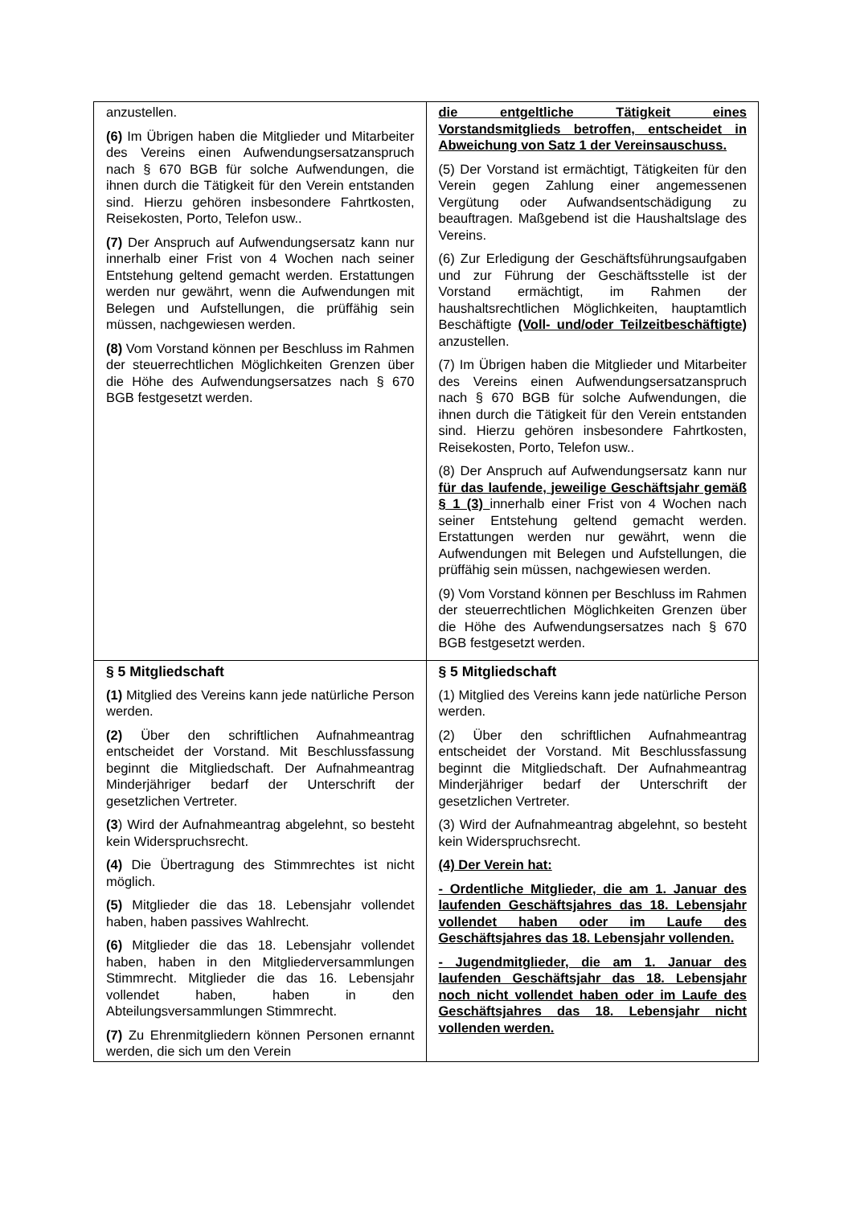| anzustellen. (6) Im Übrigen haben die Mitglieder und Mitarbeiter des Vereins einen Aufwendungsersatzanspruch nach § 670 BGB für solche Aufwendungen, die ihnen durch die Tätigkeit für den Verein entstanden sind. Hierzu gehören insbesondere Fahrtkosten, Reisekosten, Porto, Telefon usw.. (7) Der Anspruch auf Aufwendungsersatz kann nur innerhalb einer Frist von 4 Wochen nach seiner Entstehung geltend gemacht werden. Erstattungen werden nur gewährt, wenn die Aufwendungen mit Belegen und Aufstellungen, die prüffähig sein müssen, nachgewiesen werden. (8) Vom Vorstand können per Beschluss im Rahmen der steuerrechtlichen Möglichkeiten Grenzen über die Höhe des Aufwendungsersatzes nach § 670 BGB festgesetzt werden. | die entgeltliche Tätigkeit eines Vorstandsmitglieds betroffen, entscheidet in Abweichung von Satz 1 der Vereinsauschuss. (5) Der Vorstand ist ermächtigt, Tätigkeiten für den Verein gegen Zahlung einer angemessenen Vergütung oder Aufwandsentschädigung zu beauftragen. Maßgebend ist die Haushaltslage des Vereins. (6) Zur Erledigung der Geschäftsführungsaufgaben und zur Führung der Geschäftsstelle ist der Vorstand ermächtigt, im Rahmen der haushaltsrechtlichen Möglichkeiten, hauptamtlich Beschäftigte (Voll- und/oder Teilzeitbeschäftigte) anzustellen. (7) Im Übrigen haben die Mitglieder und Mitarbeiter des Vereins einen Aufwendungsersatzanspruch nach § 670 BGB für solche Aufwendungen, die ihnen durch die Tätigkeit für den Verein entstanden sind. Hierzu gehören insbesondere Fahrtkosten, Reisekosten, Porto, Telefon usw.. (8) Der Anspruch auf Aufwendungsersatz kann nur für das laufende, jeweilige Geschäftsjahr gemäß § 1 (3) innerhalb einer Frist von 4 Wochen nach seiner Entstehung geltend gemacht werden. Erstattungen werden nur gewährt, wenn die Aufwendungen mit Belegen und Aufstellungen, die prüffähig sein müssen, nachgewiesen werden. (9) Vom Vorstand können per Beschluss im Rahmen der steuerrechtlichen Möglichkeiten Grenzen über die Höhe des Aufwendungsersatzes nach § 670 BGB festgesetzt werden. |
| § 5 Mitgliedschaft (1) Mitglied des Vereins kann jede natürliche Person werden. (2) Über den schriftlichen Aufnahmeantrag entscheidet der Vorstand. Mit Beschlussfassung beginnt die Mitgliedschaft. Der Aufnahmeantrag Minderjähriger bedarf der Unterschrift der gesetzlichen Vertreter. (3 ) Wird der Aufnahmeantrag abgelehnt, so besteht kein Widerspruchsrecht. (4) Die Übertragung des Stimmrechtes ist nicht möglich. (5) Mitglieder die das 18. Lebensjahr vollendet haben, haben passives Wahlrecht. (6) Mitglieder die das 18. Lebensjahr vollendet haben, haben in den Mitgliederversammlungen Stimmrecht. Mitglieder die das 16. Lebensjahr vollendet haben, haben in den Abteilungsversammlungen Stimmrecht. (7) Zu Ehrenmitgliedern können Personen ernannt werden, die sich um den Verein | § 5 Mitgliedschaft (1) Mitglied des Vereins kann jede natürliche Person werden. (2) Über den schriftlichen Aufnahmeantrag entscheidet der Vorstand. Mit Beschlussfassung beginnt die Mitgliedschaft. Der Aufnahmeantrag Minderjähriger bedarf der Unterschrift der gesetzlichen Vertreter. (3) Wird der Aufnahmeantrag abgelehnt, so besteht kein Widerspruchsrecht. (4) Der Verein hat: - Ordentliche Mitglieder, die am 1. Januar des laufenden Geschäftsjahres das 18. Lebensjahr vollendet haben oder im Laufe des Geschäftsjahres das 18. Lebensjahr vollenden. - Jugendmitglieder, die am 1. Januar des laufenden Geschäftsjahr das 18. Lebensjahr noch nicht vollendet haben oder im Laufe des Geschäftsjahres das 18. Lebensjahr nicht vollenden werden. |